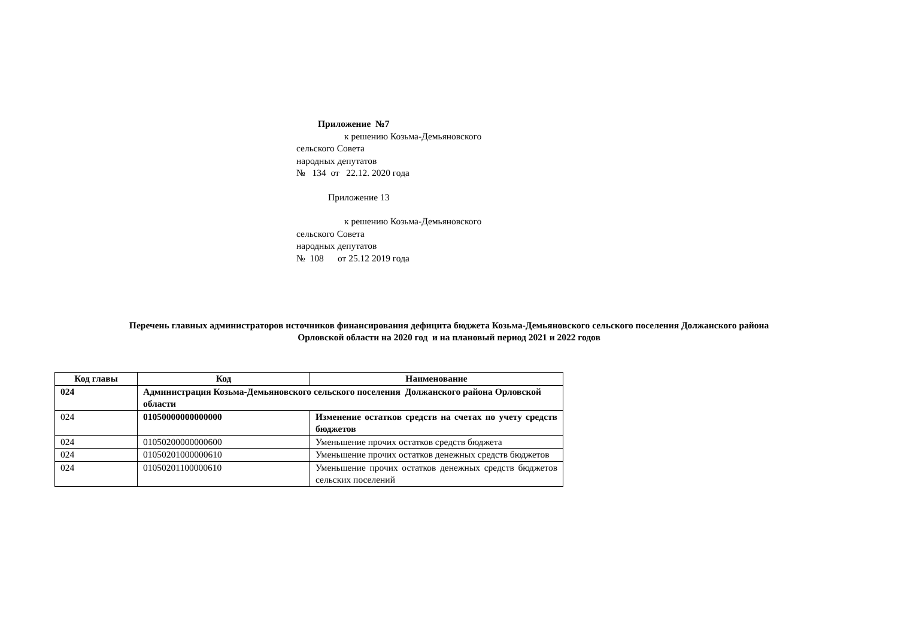Приложение №7
к решению Козьма-Демьяновского
сельского Совета
народных депутатов
№ 134 от 22.12. 2020 года
Приложение 13
к решению Козьма-Демьяновского
сельского Совета
народных депутатов
№ 108 от 25.12 2019 года
Перечень главных администраторов источников финансирования дефицита бюджета Козьма-Демьяновского сельского поселения Должанского района
Орловской области на 2020 год и на плановый период 2021 и 2022 годов
| Код главы | Код | Наименование |
| --- | --- | --- |
| 024 | Администрация Козьма-Демьяновского сельского поселения Должанского района Орловской области | |
| 024 | 01050000000000000 | Изменение остатков средств на счетах по учету средств бюджетов |
| 024 | 01050200000000600 | Уменьшение прочих остатков средств бюджета |
| 024 | 01050201000000610 | Уменьшение прочих остатков денежных средств бюджетов |
| 024 | 01050201100000610 | Уменьшение прочих остатков денежных средств бюджетов сельских поселений |